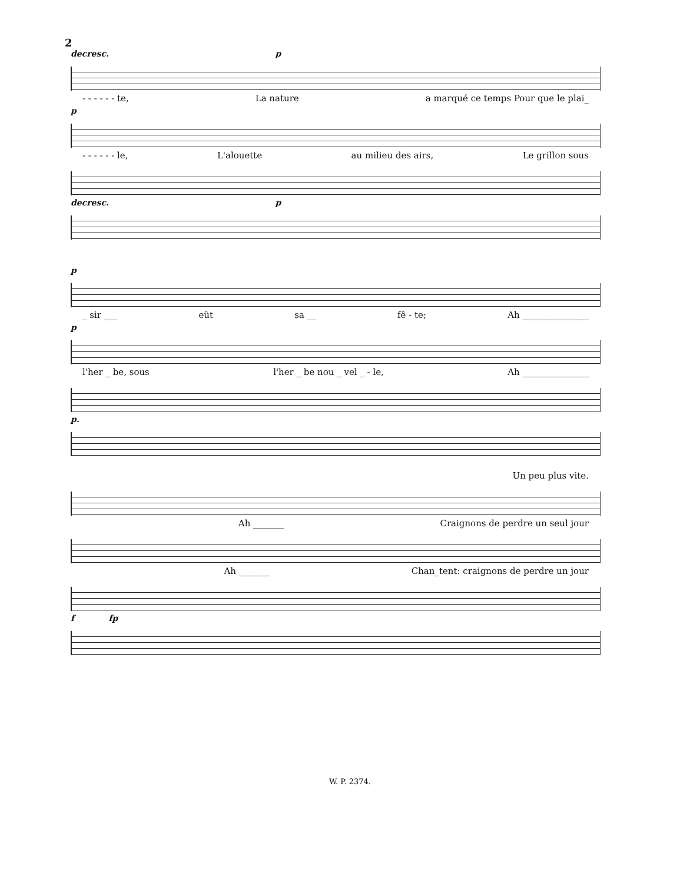2
decresc. p
- - - - - - te, La nature a marqué ce temps Pour que le plai_
p
- - - - - - le, L'alouette au milieu des airs, Le grillon sous
decresc. p
p
_ sir ___ eût sa __ fê - te; Ah _______________
p
l'her _ be, sous l'her _ be nou _ vel _ - le, Ah _______________
p.
Un peu plus vite.
Ah _______ Craignons de perdre un seul jour
Ah _______ Chan_tent: craignons de perdre un jour
f fp
W. P. 2374.